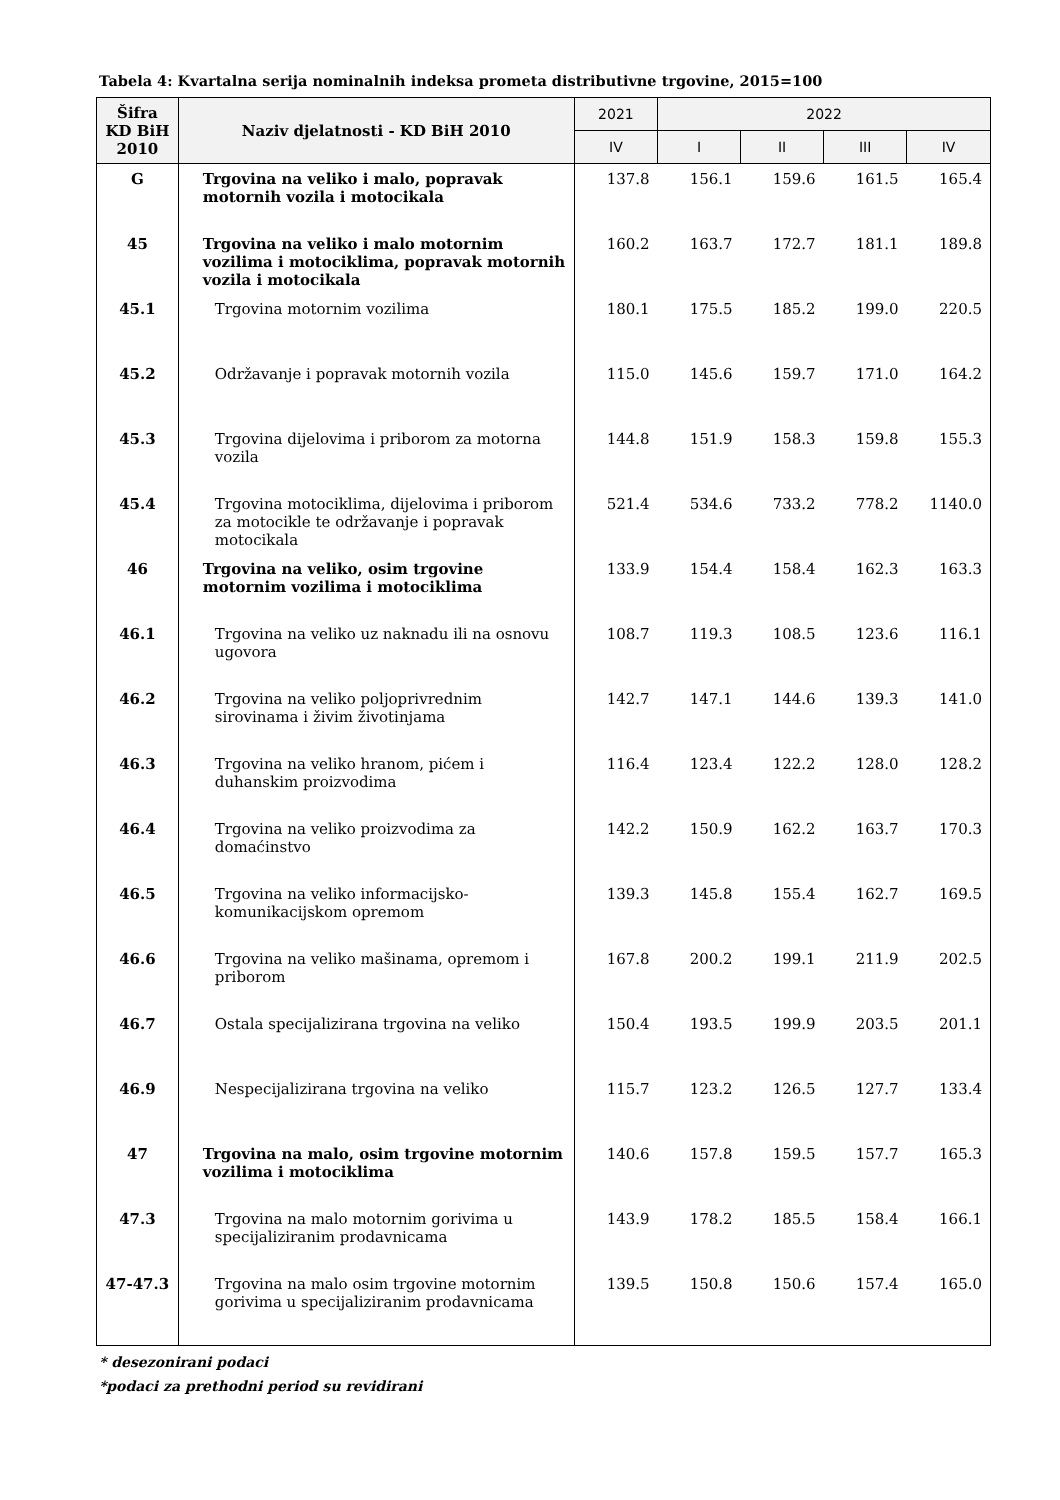Tabela 4: Kvartalna serija nominalnih indeksa prometa distributivne trgovine, 2015=100
| Šifra KD BiH 2010 | Naziv djelatnosti - KD BiH 2010 | 2021 | 2022 | | | |
| --- | --- | --- | --- | --- | --- | --- |
| | | IV | I | II | III | IV |
| G | Trgovina na veliko i malo, popravak motornih vozila i motocikala | 137.8 | 156.1 | 159.6 | 161.5 | 165.4 |
| 45 | Trgovina na veliko i malo motornim vozilima i motociklima, popravak motornih vozila i motocikala | 160.2 | 163.7 | 172.7 | 181.1 | 189.8 |
| 45.1 | Trgovina motornim vozilima | 180.1 | 175.5 | 185.2 | 199.0 | 220.5 |
| 45.2 | Održavanje i popravak motornih vozila | 115.0 | 145.6 | 159.7 | 171.0 | 164.2 |
| 45.3 | Trgovina dijelovima i priborom za motorna vozila | 144.8 | 151.9 | 158.3 | 159.8 | 155.3 |
| 45.4 | Trgovina motociklima, dijelovima i priborom za motocikle te održavanje i popravak motocikala | 521.4 | 534.6 | 733.2 | 778.2 | 1140.0 |
| 46 | Trgovina na veliko, osim trgovine motornim vozilima i motociklima | 133.9 | 154.4 | 158.4 | 162.3 | 163.3 |
| 46.1 | Trgovina na veliko uz naknadu ili na osnovu ugovora | 108.7 | 119.3 | 108.5 | 123.6 | 116.1 |
| 46.2 | Trgovina na veliko poljoprivrednim sirovinama i živim životinjama | 142.7 | 147.1 | 144.6 | 139.3 | 141.0 |
| 46.3 | Trgovina na veliko hranom, pićem i duhanskim proizvodima | 116.4 | 123.4 | 122.2 | 128.0 | 128.2 |
| 46.4 | Trgovina na veliko proizvodima za domaćinstvo | 142.2 | 150.9 | 162.2 | 163.7 | 170.3 |
| 46.5 | Trgovina na veliko informacijsko-komunikacijskom opremom | 139.3 | 145.8 | 155.4 | 162.7 | 169.5 |
| 46.6 | Trgovina na veliko mašinama, opremom i priborom | 167.8 | 200.2 | 199.1 | 211.9 | 202.5 |
| 46.7 | Ostala specijalizirana trgovina na veliko | 150.4 | 193.5 | 199.9 | 203.5 | 201.1 |
| 46.9 | Nespecijalizirana trgovina na veliko | 115.7 | 123.2 | 126.5 | 127.7 | 133.4 |
| 47 | Trgovina na malo, osim trgovine motornim vozilima i motociklima | 140.6 | 157.8 | 159.5 | 157.7 | 165.3 |
| 47.3 | Trgovina na malo motornim gorivima u specijaliziranim prodavnicama | 143.9 | 178.2 | 185.5 | 158.4 | 166.1 |
| 47-47.3 | Trgovina na malo osim trgovine motornim gorivima u specijaliziranim prodavnicama | 139.5 | 150.8 | 150.6 | 157.4 | 165.0 |
* desezonirani podaci
*podaci za prethodni period su revidirani